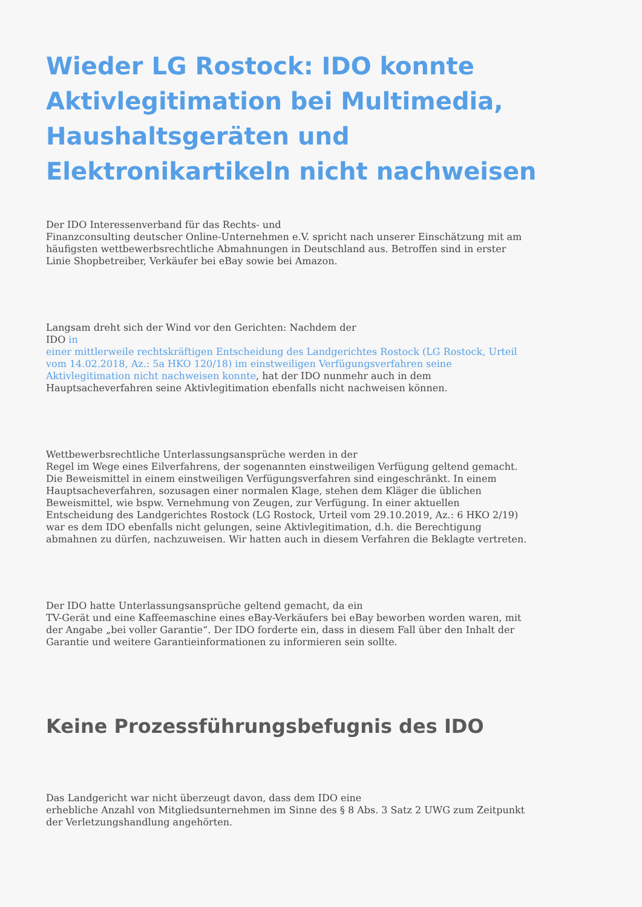Wieder LG Rostock: IDO konnte Aktivlegitimation bei Multimedia, Haushaltsgeräten und Elektronikartikeln nicht nachweisen
Der IDO Interessenverband für das Rechts- und
Finanzconsulting deutscher Online-Unternehmen e.V. spricht nach unserer Einschätzung mit am häufigsten wettbewerbsrechtliche Abmahnungen in Deutschland aus. Betroffen sind in erster Linie Shopbetreiber, Verkäufer bei eBay sowie bei Amazon.
Langsam dreht sich der Wind vor den Gerichten: Nachdem der
IDO in
einer mittlerweile rechtskräftigen Entscheidung des Landgerichtes Rostock (LG Rostock, Urteil vom 14.02.2018, Az.: 5a HKO 120/18) im einstweiligen Verfügungsverfahren seine Aktivlegitimation nicht nachweisen konnte, hat der IDO nunmehr auch in dem Hauptsacheverfahren seine Aktivlegitimation ebenfalls nicht nachweisen können.
Wettbewerbsrechtliche Unterlassungsansprüche werden in der
Regel im Wege eines Eilverfahrens, der sogenannten einstweiligen Verfügung geltend gemacht. Die Beweismittel in einem einstweiligen Verfügungsverfahren sind eingeschränkt. In einem Hauptsacheverfahren, sozusagen einer normalen Klage, stehen dem Kläger die üblichen Beweismittel, wie bspw. Vernehmung von Zeugen, zur Verfügung. In einer aktuellen Entscheidung des Landgerichtes Rostock (LG Rostock, Urteil vom 29.10.2019, Az.: 6 HKO 2/19) war es dem IDO ebenfalls nicht gelungen, seine Aktivlegitimation, d.h. die Berechtigung abmahnen zu dürfen, nachzuweisen. Wir hatten auch in diesem Verfahren die Beklagte vertreten.
Der IDO hatte Unterlassungsansprüche geltend gemacht, da ein
TV-Gerät und eine Kaffeemaschine eines eBay-Verkäufers bei eBay beworben worden waren, mit der Angabe „bei voller Garantie“. Der IDO forderte ein, dass in diesem Fall über den Inhalt der Garantie und weitere Garantieinformationen zu informieren sein sollte.
Keine Prozessführungsbefugnis des IDO
Das Landgericht war nicht überzeugt davon, dass dem IDO eine
erhebliche Anzahl von Mitgliedsunternehmen im Sinne des § 8 Abs. 3 Satz 2 UWG zum Zeitpunkt der Verletzungshandlung angehörten.